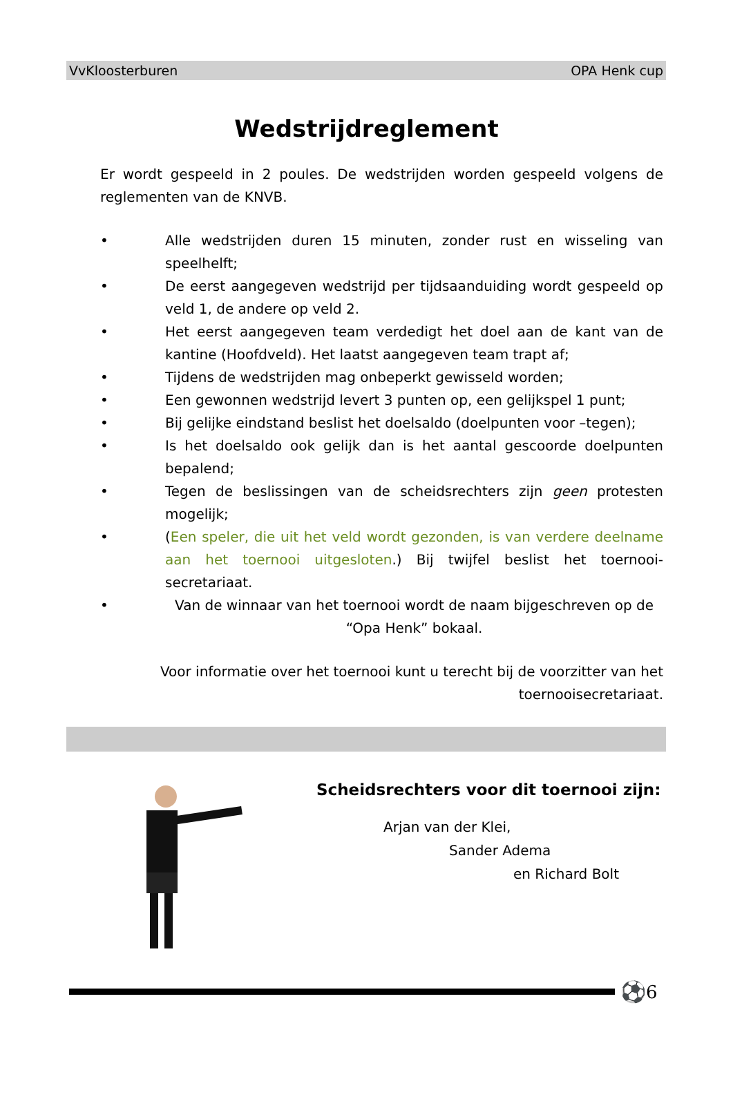VvKloosterburen OPA Henk cup
Wedstrijdreglement
Er wordt gespeeld in 2 poules. De wedstrijden worden gespeeld volgens de reglementen van de KNVB.
• Alle wedstrijden duren 15 minuten, zonder rust en wisseling van speelhelft;
• De eerst aangegeven wedstrijd per tijdsaanduiding wordt gespeeld op veld 1, de andere op veld 2.
• Het eerst aangegeven team verdedigt het doel aan de kant van de kantine (Hoofdveld). Het laatst aangegeven team trapt af;
• Tijdens de wedstrijden mag onbeperkt gewisseld worden;
• Een gewonnen wedstrijd levert 3 punten op, een gelijkspel 1 punt;
• Bij gelijke eindstand beslist het doelsaldo (doelpunten voor –tegen);
• Is het doelsaldo ook gelijk dan is het aantal gescoorde doelpunten bepalend;
• Tegen de beslissingen van de scheidsrechters zijn geen protesten mogelijk;
• (Een speler, die uit het veld wordt gezonden, is van verdere deelname aan het toernooi uitgesloten.) Bij twijfel beslist het toernooi-secretariaat.
• Van de winnaar van het toernooi wordt de naam bijgeschreven op de “Opa Henk” bokaal.
Voor informatie over het toernooi kunt u terecht bij de voorzitter van het
toernooisecretariaat.
Scheidsrechters voor dit toernooi zijn:
Arjan van der Klei,
Sander Adema
en Richard Bolt
⚽ 6